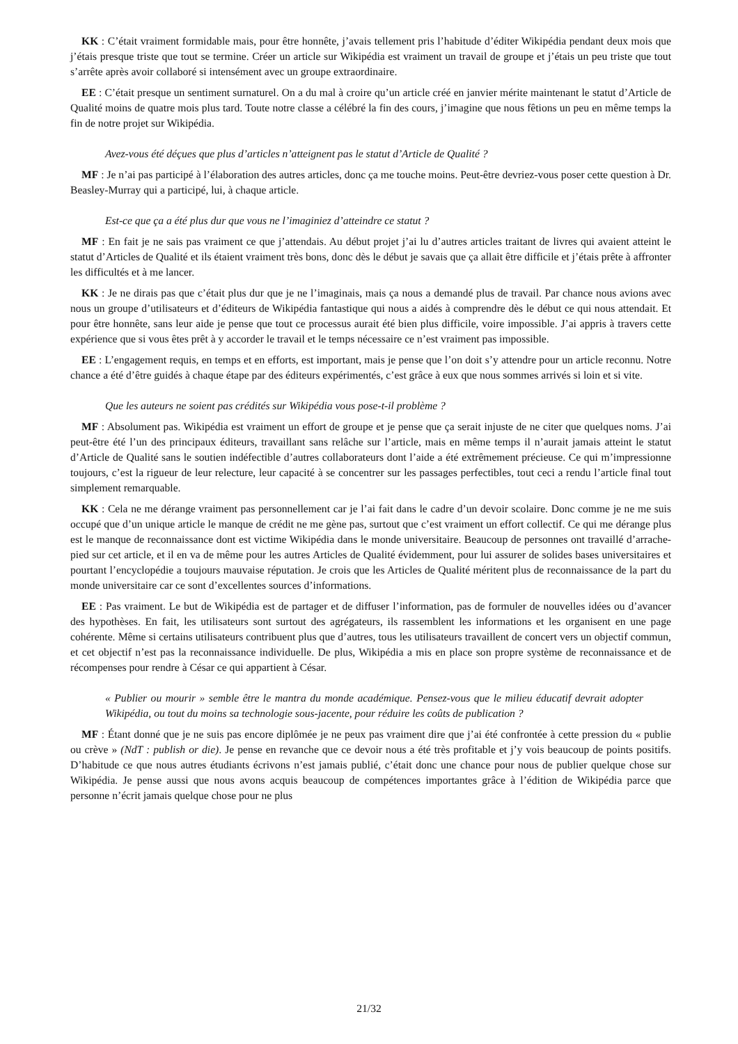KK : C’était vraiment formidable mais, pour être honnête, j’avais tellement pris l’habitude d’éditer Wikipédia pendant deux mois que j’étais presque triste que tout se termine. Créer un article sur Wikipédia est vraiment un travail de groupe et j’étais un peu triste que tout s’arrête après avoir collaboré si intensément avec un groupe extraordinaire.
EE : C’était presque un sentiment surnaturel. On a du mal à croire qu’un article créé en janvier mérite maintenant le statut d’Article de Qualité moins de quatre mois plus tard. Toute notre classe a célébré la fin des cours, j’imagine que nous fêtions un peu en même temps la fin de notre projet sur Wikipédia.
Avez-vous été déçues que plus d’articles n’atteignent pas le statut d’Article de Qualité ?
MF : Je n’ai pas participé à l’élaboration des autres articles, donc ça me touche moins. Peut-être devriez-vous poser cette question à Dr. Beasley-Murray qui a participé, lui, à chaque article.
Est-ce que ça a été plus dur que vous ne l’imaginiez d’atteindre ce statut ?
MF : En fait je ne sais pas vraiment ce que j’attendais. Au début projet j’ai lu d’autres articles traitant de livres qui avaient atteint le statut d’Articles de Qualité et ils étaient vraiment très bons, donc dès le début je savais que ça allait être difficile et j’étais prête à affronter les difficultés et à me lancer.
KK : Je ne dirais pas que c’était plus dur que je ne l’imaginais, mais ça nous a demandé plus de travail. Par chance nous avions avec nous un groupe d’utilisateurs et d’éditeurs de Wikipédia fantastique qui nous a aidés à comprendre dès le début ce qui nous attendait. Et pour être honnête, sans leur aide je pense que tout ce processus aurait été bien plus difficile, voire impossible. J’ai appris à travers cette expérience que si vous êtes prêt à y accorder le travail et le temps nécessaire ce n’est vraiment pas impossible.
EE : L’engagement requis, en temps et en efforts, est important, mais je pense que l’on doit s’y attendre pour un article reconnu. Notre chance a été d’être guidés à chaque étape par des éditeurs expérimentés, c’est grâce à eux que nous sommes arrivés si loin et si vite.
Que les auteurs ne soient pas crédités sur Wikipédia vous pose-t-il problème ?
MF : Absolument pas. Wikipédia est vraiment un effort de groupe et je pense que ça serait injuste de ne citer que quelques noms. J’ai peut-être été l’un des principaux éditeurs, travaillant sans relâche sur l’article, mais en même temps il n’aurait jamais atteint le statut d’Article de Qualité sans le soutien indéfectible d’autres collaborateurs dont l’aide a été extrêmement précieuse. Ce qui m’impressionne toujours, c’est la rigueur de leur relecture, leur capacité à se concentrer sur les passages perfectibles, tout ceci a rendu l’article final tout simplement remarquable.
KK : Cela ne me dérange vraiment pas personnellement car je l’ai fait dans le cadre d’un devoir scolaire. Donc comme je ne me suis occupé que d’un unique article le manque de crédit ne me gène pas, surtout que c’est vraiment un effort collectif. Ce qui me dérange plus est le manque de reconnaissance dont est victime Wikipédia dans le monde universitaire. Beaucoup de personnes ont travaillé d’arrache-pied sur cet article, et il en va de même pour les autres Articles de Qualité évidemment, pour lui assurer de solides bases universitaires et pourtant l’encyclopédie a toujours mauvaise réputation. Je crois que les Articles de Qualité méritent plus de reconnaissance de la part du monde universitaire car ce sont d’excellentes sources d’informations.
EE : Pas vraiment. Le but de Wikipédia est de partager et de diffuser l’information, pas de formuler de nouvelles idées ou d’avancer des hypothèses. En fait, les utilisateurs sont surtout des agrégateurs, ils rassemblent les informations et les organisent en une page cohérente. Même si certains utilisateurs contribuent plus que d’autres, tous les utilisateurs travaillent de concert vers un objectif commun, et cet objectif n’est pas la reconnaissance individuelle. De plus, Wikipédia a mis en place son propre système de reconnaissance et de récompenses pour rendre à César ce qui appartient à César.
« Publier ou mourir » semble être le mantra du monde académique. Pensez-vous que le milieu éducatif devrait adopter Wikipédia, ou tout du moins sa technologie sous-jacente, pour réduire les coûts de publication ?
MF : Étant donné que je ne suis pas encore diplômée je ne peux pas vraiment dire que j’ai été confrontée à cette pression du « publie ou crève » (NdT : publish or die). Je pense en revanche que ce devoir nous a été très profitable et j’y vois beaucoup de points positifs. D’habitude ce que nous autres étudiants écrivons n’est jamais publié, c’était donc une chance pour nous de publier quelque chose sur Wikipédia. Je pense aussi que nous avons acquis beaucoup de compétences importantes grâce à l’édition de Wikipédia parce que personne n’écrit jamais quelque chose pour ne plus
21/32